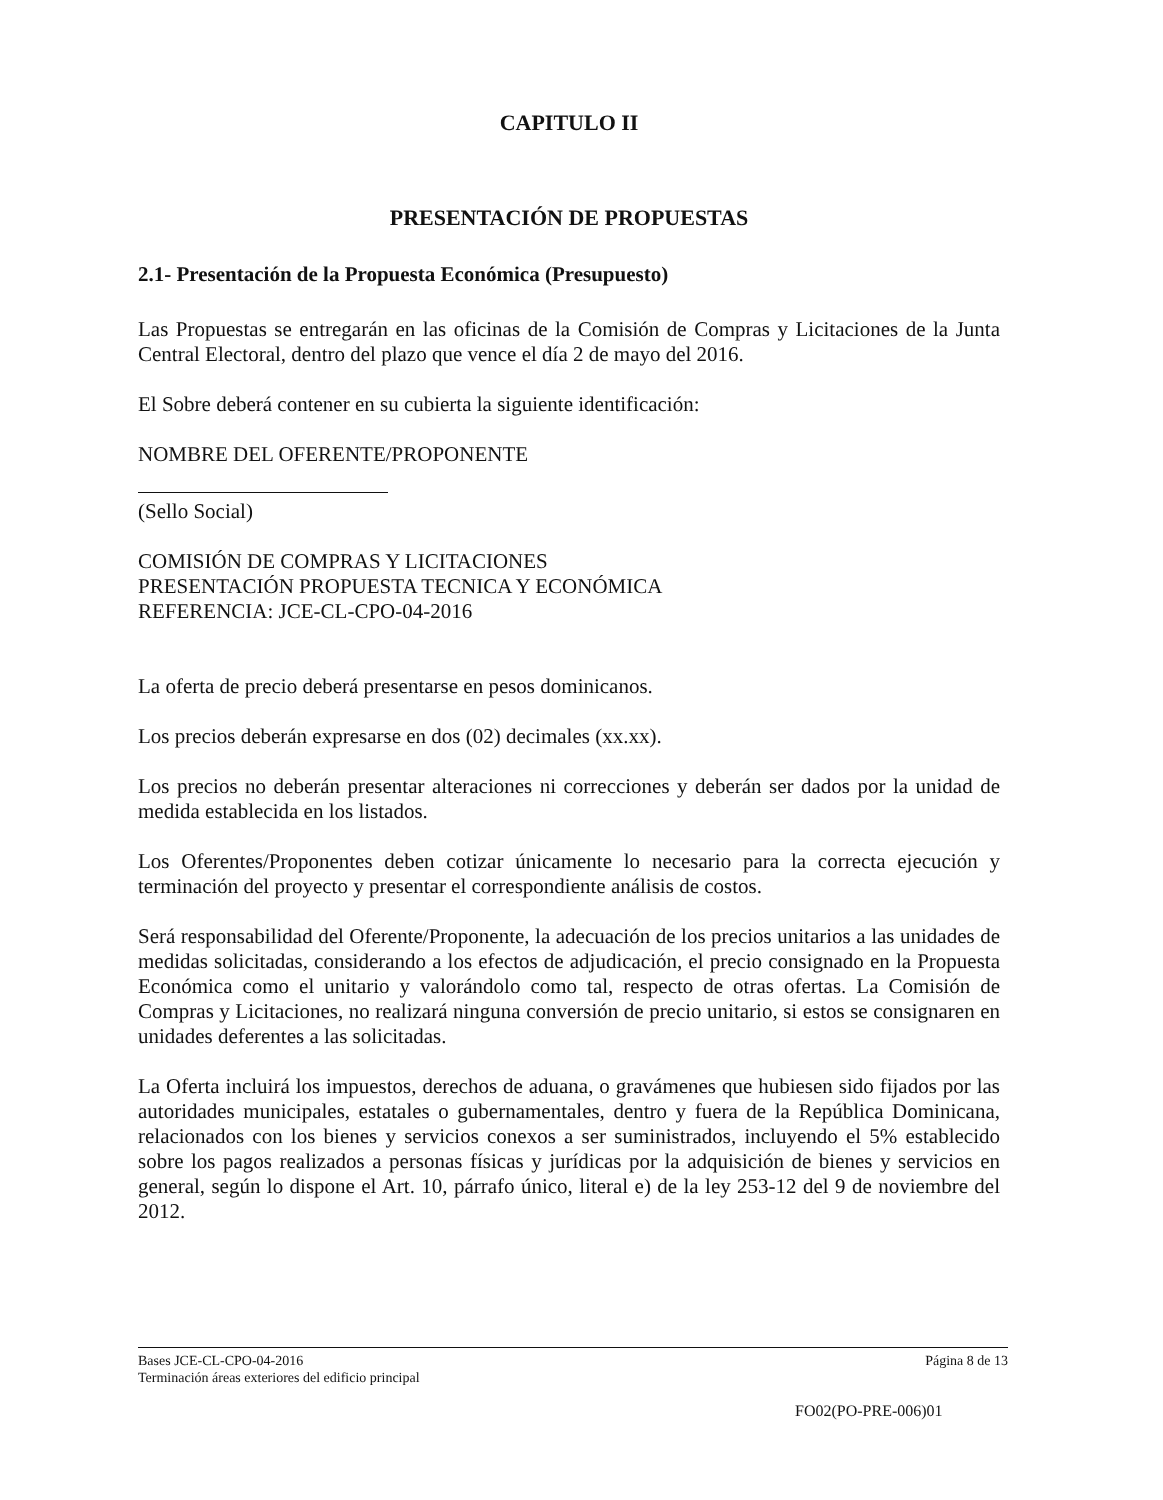CAPITULO II
PRESENTACIÓN DE PROPUESTAS
2.1- Presentación de la Propuesta Económica (Presupuesto)
Las Propuestas se entregarán en las oficinas de la Comisión de Compras y Licitaciones de la Junta Central Electoral, dentro del plazo que vence el día 2 de mayo del 2016.
El Sobre deberá contener en su cubierta la siguiente identificación:
NOMBRE DEL OFERENTE/PROPONENTE
(Sello Social)
COMISIÓN DE COMPRAS Y LICITACIONES
PRESENTACIÓN PROPUESTA TECNICA Y ECONÓMICA
REFERENCIA: JCE-CL-CPO-04-2016
La oferta de precio deberá presentarse en pesos dominicanos.
Los precios deberán expresarse en dos (02) decimales (xx.xx).
Los precios no deberán presentar alteraciones ni correcciones y deberán ser dados por la unidad de medida establecida en los listados.
Los Oferentes/Proponentes deben cotizar únicamente lo necesario para la correcta ejecución y terminación del proyecto y presentar el correspondiente análisis de costos.
Será responsabilidad del Oferente/Proponente, la adecuación de los precios unitarios a las unidades de medidas solicitadas, considerando a los efectos de adjudicación, el precio consignado en la Propuesta Económica como el unitario y valorándolo como tal, respecto de otras ofertas. La Comisión de Compras y Licitaciones, no realizará ninguna conversión de precio unitario, si estos se consignaren en unidades deferentes a las solicitadas.
La Oferta incluirá los impuestos, derechos de aduana, o gravámenes que hubiesen sido fijados por las autoridades municipales, estatales o gubernamentales, dentro y fuera de la República Dominicana, relacionados con los bienes y servicios conexos a ser suministrados, incluyendo el 5% establecido sobre los pagos realizados a personas físicas y jurídicas por la adquisición de bienes y servicios en general, según lo dispone el Art. 10, párrafo único, literal e) de la ley 253-12 del 9 de noviembre del 2012.
Bases JCE-CL-CPO-04-2016 Página 8 de 13
Terminación áreas exteriores del edificio principal
FO02(PO-PRE-006)01